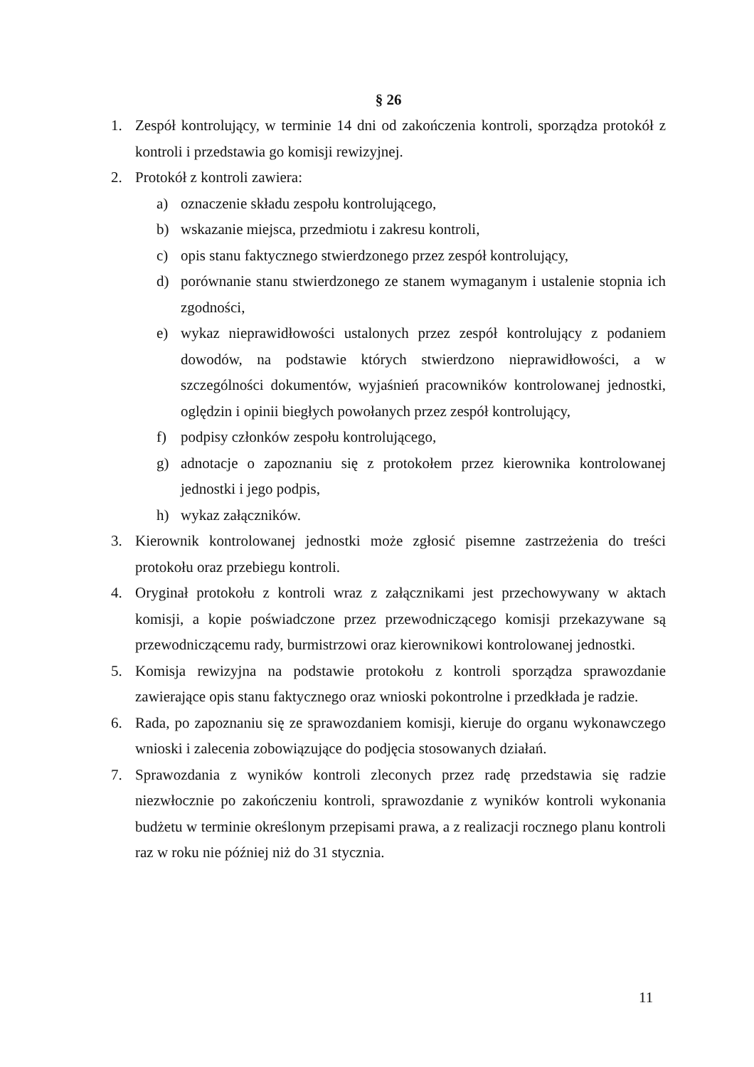§ 26
1. Zespół kontrolujący, w terminie 14 dni od zakończenia kontroli, sporządza protokół z kontroli i przedstawia go komisji rewizyjnej.
2. Protokół z kontroli zawiera:
a) oznaczenie składu zespołu kontrolującego,
b) wskazanie miejsca, przedmiotu i zakresu kontroli,
c) opis stanu faktycznego stwierdzonego przez zespół kontrolujący,
d) porównanie stanu stwierdzonego ze stanem wymaganym i ustalenie stopnia ich zgodności,
e) wykaz nieprawidłowości ustalonych przez zespół kontrolujący z podaniem dowodów, na podstawie których stwierdzono nieprawidłowości, a w szczególności dokumentów, wyjaśnień pracowników kontrolowanej jednostki, oględzin i opinii biegłych powołanych przez zespół kontrolujący,
f) podpisy członków zespołu kontrolującego,
g) adnotacje o zapoznaniu się z protokołem przez kierownika kontrolowanej jednostki i jego podpis,
h) wykaz załączników.
3. Kierownik kontrolowanej jednostki może zgłosić pisemne zastrzeżenia do treści protokołu oraz przebiegu kontroli.
4. Oryginał protokołu z kontroli wraz z załącznikami jest przechowywany w aktach komisji, a kopie poświadczone przez przewodniczącego komisji przekazywane są przewodniczącemu rady, burmistrzowi oraz kierownikowi kontrolowanej jednostki.
5. Komisja rewizyjna na podstawie protokołu z kontroli sporządza sprawozdanie zawierające opis stanu faktycznego oraz wnioski pokontrolne i przedkłada je radzie.
6. Rada, po zapoznaniu się ze sprawozdaniem komisji, kieruje do organu wykonawczego wnioski i zalecenia zobowiązujące do podjęcia stosowanych działań.
7. Sprawozdania z wyników kontroli zleconych przez radę przedstawia się radzie niezwłocznie po zakończeniu kontroli, sprawozdanie z wyników kontroli wykonania budżetu w terminie określonym przepisami prawa, a z realizacji rocznego planu kontroli raz w roku nie później niż do 31 stycznia.
11